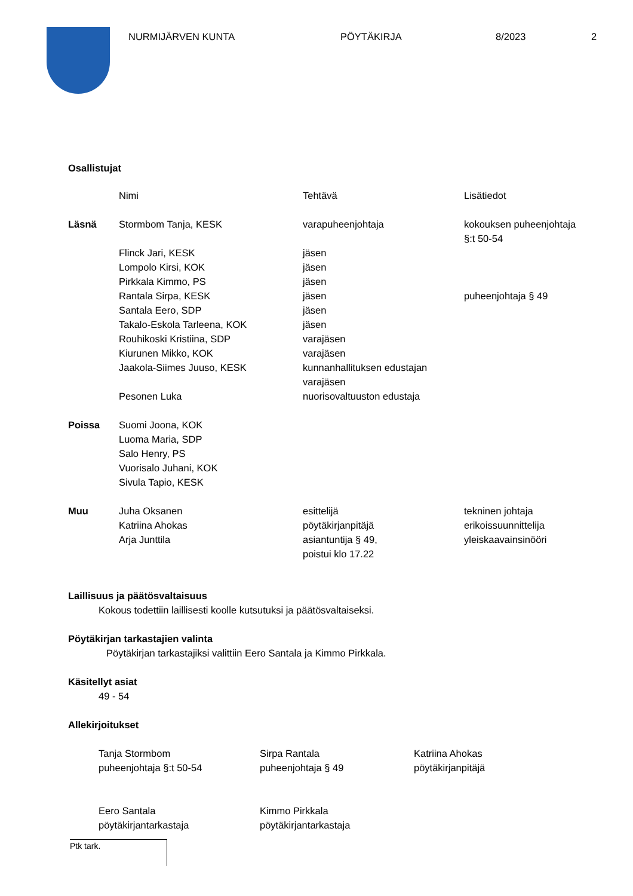NURMIJÄRVEN KUNTA PÖYTÄKIRJA 8/2023 2
Osallistujat
| | Nimi | Tehtävä | Lisätiedot |
| Läsnä | Stormbom Tanja, KESK | varapuheenjohtaja | kokouksen puheenjohtaja §:t 50-54 |
| | Flinck Jari, KESK | jäsen | |
| | Lompolo Kirsi, KOK | jäsen | |
| | Pirkkala Kimmo, PS | jäsen | |
| | Rantala Sirpa, KESK | jäsen | puheenjohtaja § 49 |
| | Santala Eero, SDP | jäsen | |
| | Takalo-Eskola Tarleena, KOK | jäsen | |
| | Rouhikoski Kristiina, SDP | varajäsen | |
| | Kiurunen Mikko, KOK | varajäsen | |
| | Jaakola-Siimes Juuso, KESK | kunnanhallituksen edustajan varajäsen | |
| | Pesonen Luka | nuorisovaltuuston edustaja | |
| Poissa | Suomi Joona, KOK Luoma Maria, SDP Salo Henry, PS Vuorisalo Juhani, KOK Sivula Tapio, KESK | | |
| Muu | Juha Oksanen Katriina Ahokas Arja Junttila | esittelijä pöytäkirjanpitäjä asiantuntija § 49, poistui klo 17.22 | tekninen johtaja erikoissuunnittelija yleiskaavainsinööri |
Laillisuus ja päätösvaltaisuus
Kokous todettiin laillisesti koolle kutsutuksi ja päätösvaltaiseksi.
Pöytäkirjan tarkastajien valinta
Pöytäkirjan tarkastajiksi valittiin Eero Santala ja Kimmo Pirkkala.
Käsitellyt asiat
49 - 54
Allekirjoitukset
Tanja Stormbom
puheenjohtaja §:t 50-54
Sirpa Rantala
puheenjohtaja § 49
Katriina Ahokas
pöytäkirjanpitäjä
Eero Santala
pöytäkirjantarkastaja
Kimmo Pirkkala
pöytäkirjantarkastaja
Ptk tark.